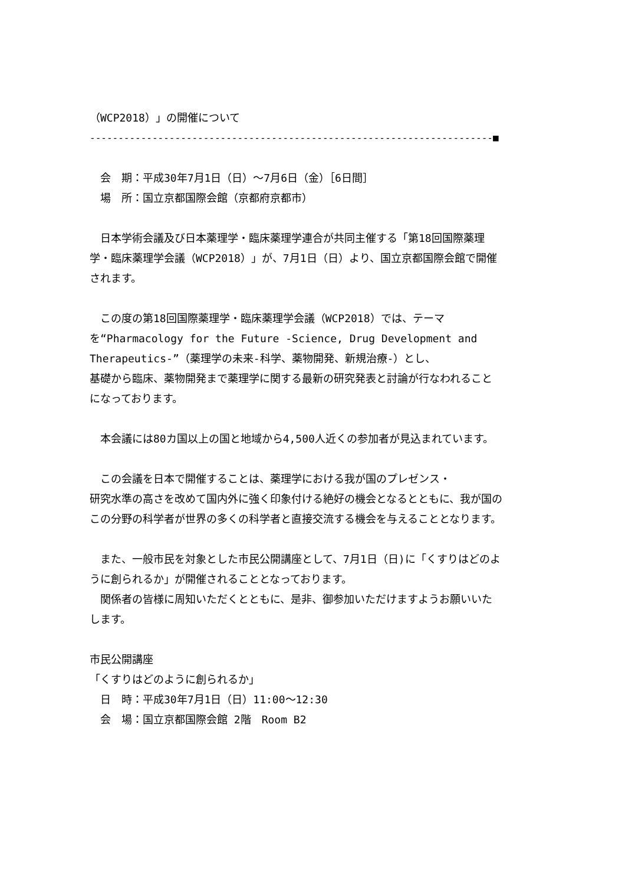（WCP2018）」の開催について
-----------------------------------------------------------------------■
　会　期：平成30年7月1日（日）～7月6日（金）［6日間］
　場　所：国立京都国際会館（京都府京都市）
　日本学術会議及び日本薬理学・臨床薬理学連合が共同主催する「第18回国際薬理学・臨床薬理学会議（WCP2018）」が、7月1日（日）より、国立京都国際会館で開催されます。
　この度の第18回国際薬理学・臨床薬理学会議（WCP2018）では、テーマを“Pharmacology for the Future -Science, Drug Development and Therapeutics-”（薬理学の未来-科学、薬物開発、新規治療-）とし、
基礎から臨床、薬物開発まで薬理学に関する最新の研究発表と討論が行なわれることになっております。
　本会議には80カ国以上の国と地域から4,500人近くの参加者が見込まれています。
　この会議を日本で開催することは、薬理学における我が国のプレゼンス・
研究水準の高さを改めて国内外に強く印象付ける絶好の機会となるとともに、我が国のこの分野の科学者が世界の多くの科学者と直接交流する機会を与えることとなります。
　また、一般市民を対象とした市民公開講座として、7月1日（日)に「くすりはどのように創られるか」が開催されることとなっております。
　関係者の皆様に周知いただくとともに、是非、御参加いただけますようお願いいたします。
市民公開講座
「くすりはどのように創られるか」
　日　時：平成30年7月1日（日）11:00～12:30
　会　場：国立京都国際会館 2階　Room B2